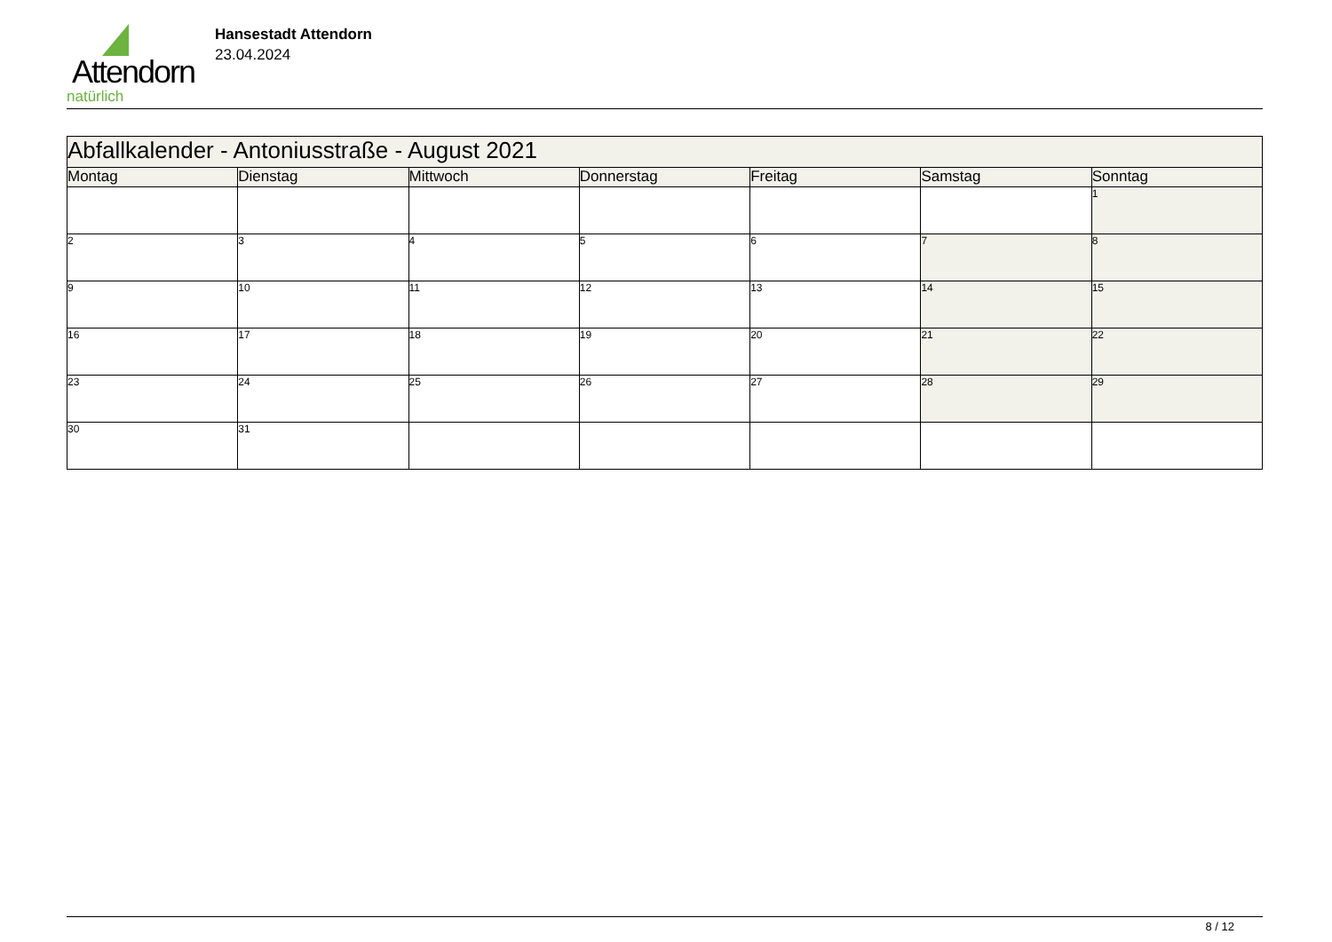Attendorn
natürlich
Hansestadt Attendorn
23.04.2024
| Abfallkalender - Antoniusstraße - August 2021 | | | | | | |
| Montag | Dienstag | Mittwoch | Donnerstag | Freitag | Samstag | Sonntag |
| | | | | | | 1 |
| 2 | 3 | 4 | 5 | 6 | 7 | 8 |
| 9 | 10 | 11 | 12 | 13 | 14 | 15 |
| 16 | 17 | 18 | 19 | 20 | 21 | 22 |
| 23 | 24 | 25 | 26 | 27 | 28 | 29 |
| 30 | 31 | | | | | |
8 / 12